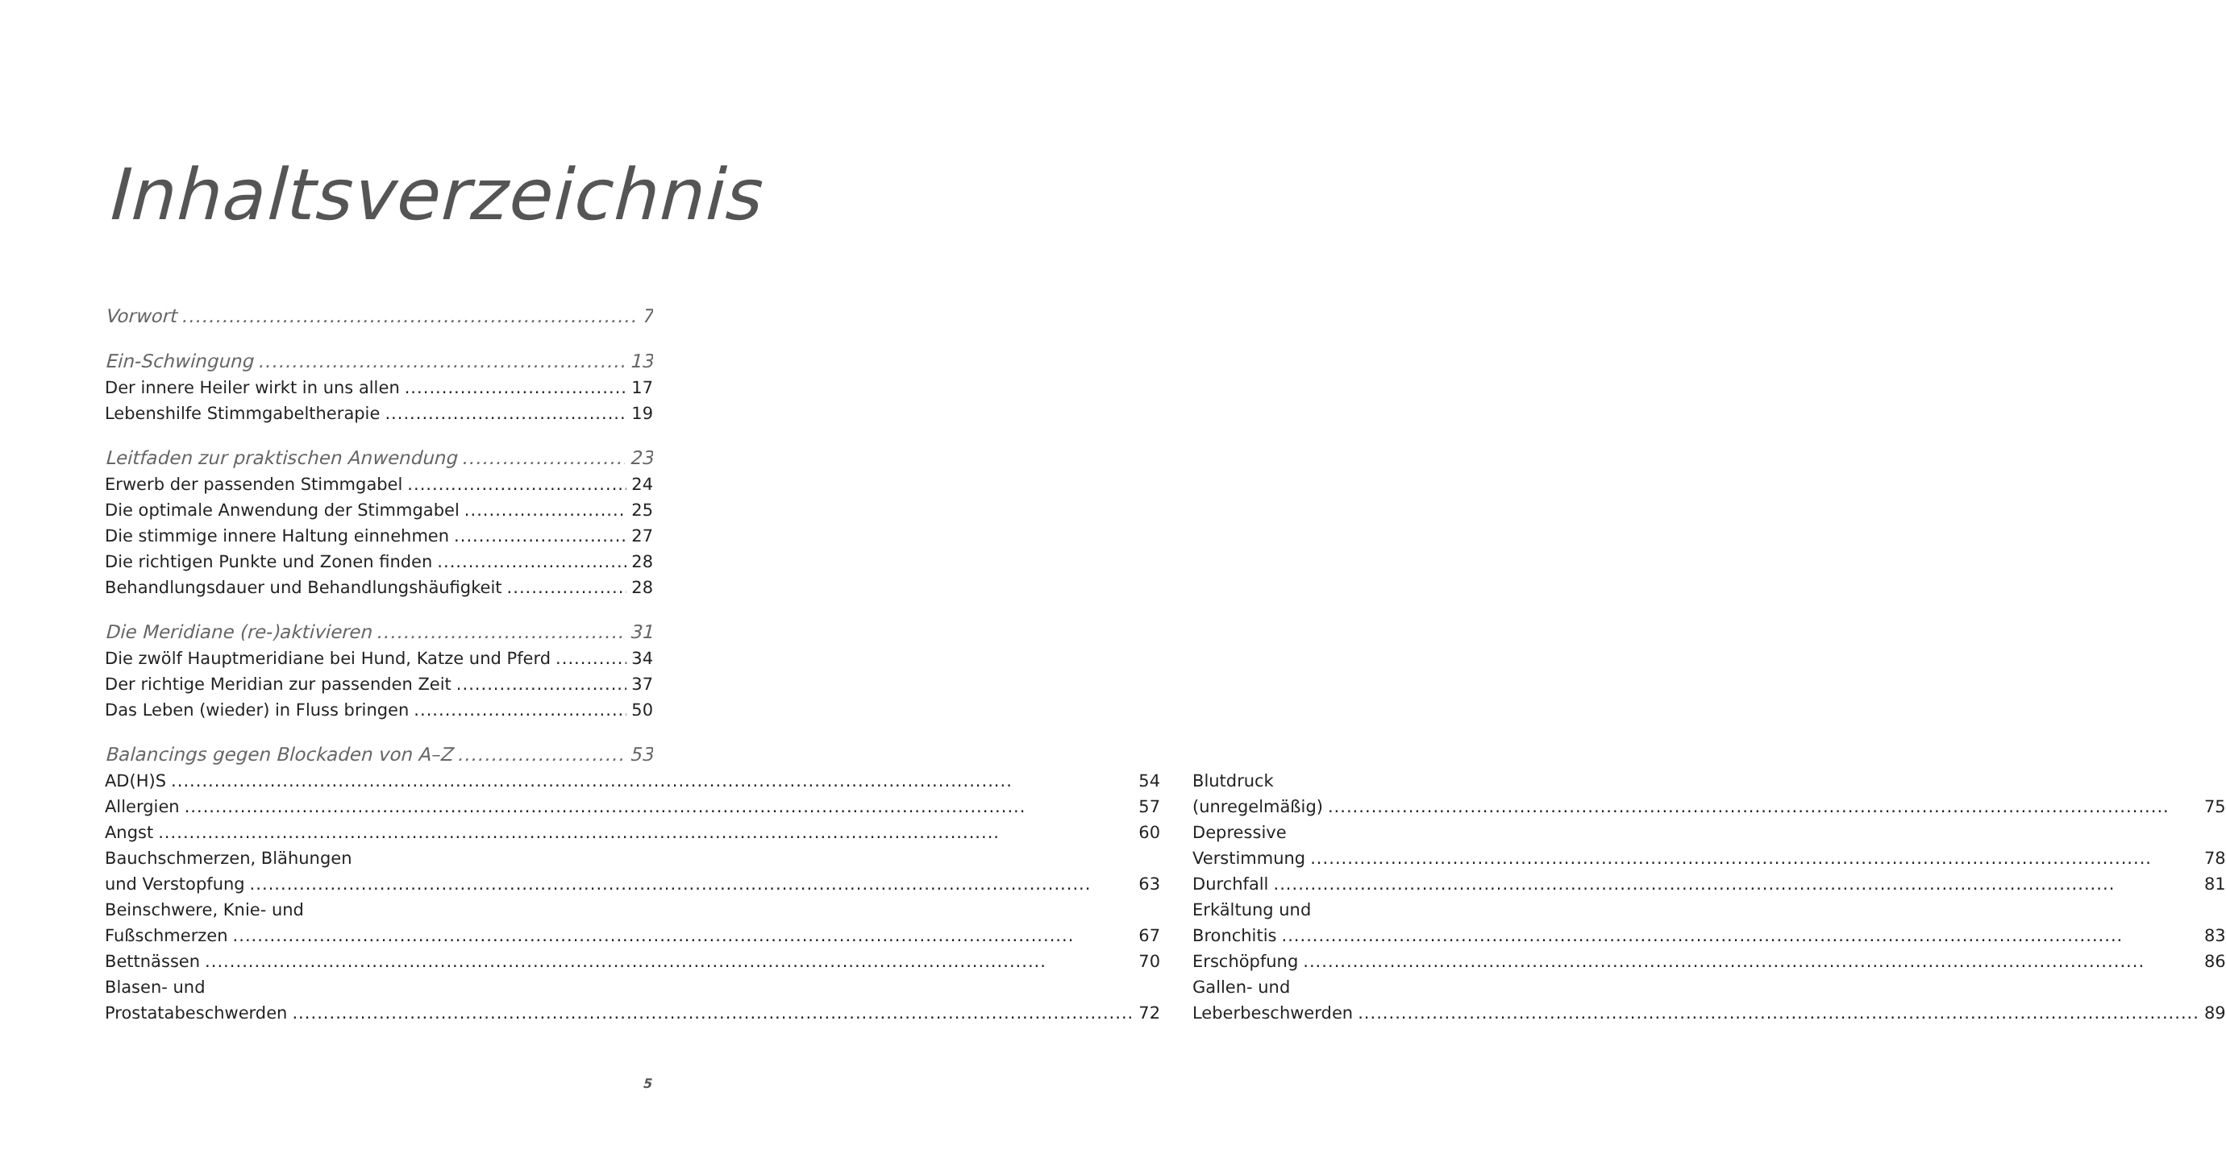Inhaltsverzeichnis
Vorwort 7
Ein-Schwingung 13
Der innere Heiler wirkt in uns allen 17
Lebenshilfe Stimmgabeltherapie 19
Leitfaden zur praktischen Anwendung 23
Erwerb der passenden Stimmgabel 24
Die optimale Anwendung der Stimmgabel 25
Die stimmige innere Haltung einnehmen 27
Die richtigen Punkte und Zonen finden 28
Behandlungsdauer und Behandlungshäufigkeit 28
Die Meridiane (re-)aktivieren 31
Die zwölf Hauptmeridiane bei Hund, Katze und Pferd 34
Der richtige Meridian zur passenden Zeit 37
Das Leben (wieder) in Fluss bringen 50
Balancings gegen Blockaden von A–Z 53
AD(H)S 54
Allergien 57
Angst 60
Bauchschmerzen, Blähungen
und Verstopfung 63
Beinschwere, Knie- und
Fußschmerzen 67
Bettnässen 70
Blasen- und
Prostatabeschwerden 72
Blutdruck
(unregelmäßig) 75
Depressive
Verstimmung 78
Durchfall 81
Erkältung und
Bronchitis 83
Erschöpfung 86
Gallen- und
Leberbeschwerden 89
5